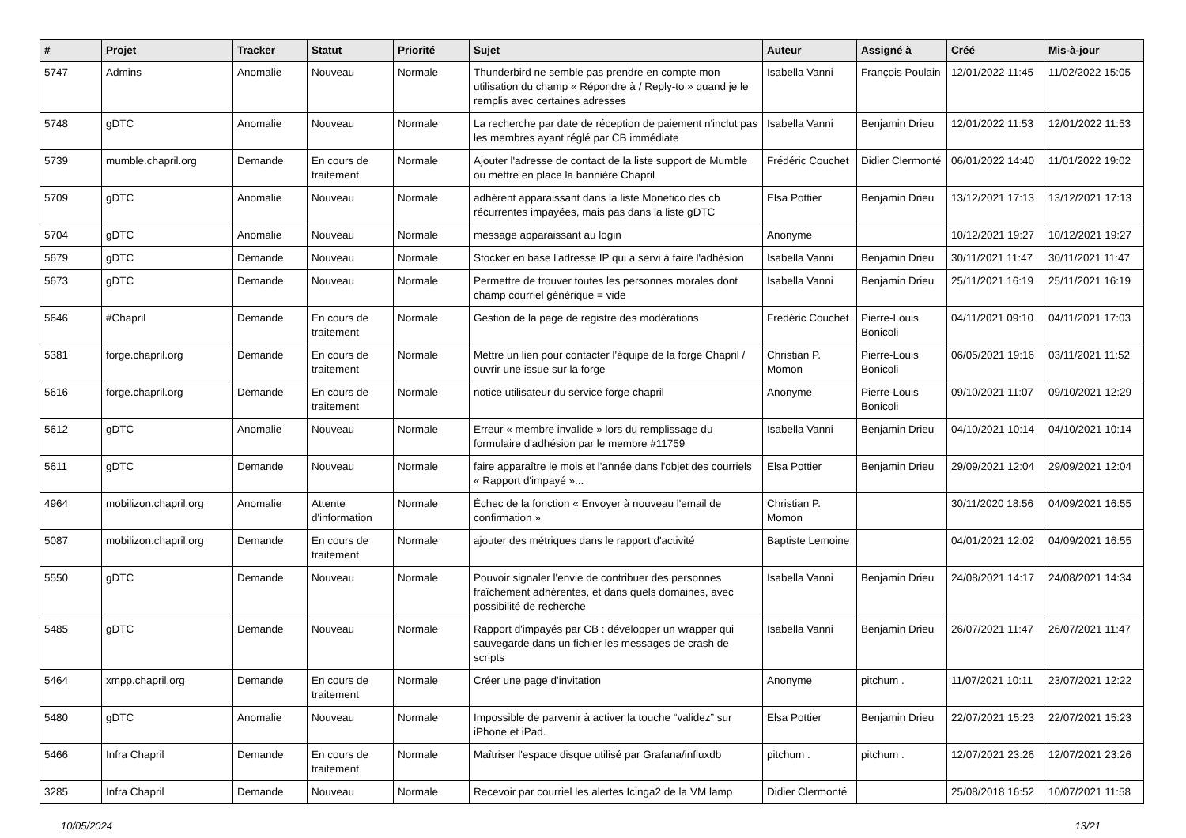| # | Projet | Tracker | Statut | Priorité | Sujet | Auteur | Assigné à | Créé | Mis-à-jour |
| --- | --- | --- | --- | --- | --- | --- | --- | --- | --- |
| 5747 | Admins | Anomalie | Nouveau | Normale | Thunderbird ne semble pas prendre en compte mon utilisation du champ « Répondre à / Reply-to » quand je le remplis avec certaines adresses | Isabella Vanni | François Poulain | 12/01/2022 11:45 | 11/02/2022 15:05 |
| 5748 | gDTC | Anomalie | Nouveau | Normale | La recherche par date de réception de paiement n'inclut pas les membres ayant réglé par CB immédiate | Isabella Vanni | Benjamin Drieu | 12/01/2022 11:53 | 12/01/2022 11:53 |
| 5739 | mumble.chapril.org | Demande | En cours de traitement | Normale | Ajouter l'adresse de contact de la liste support de Mumble ou mettre en place la bannière Chapril | Frédéric Couchet | Didier Clermonté | 06/01/2022 14:40 | 11/01/2022 19:02 |
| 5709 | gDTC | Anomalie | Nouveau | Normale | adhérent apparaissant dans la liste Monetico des cb récurrentes impayées, mais pas dans la liste gDTC | Elsa Pottier | Benjamin Drieu | 13/12/2021 17:13 | 13/12/2021 17:13 |
| 5704 | gDTC | Anomalie | Nouveau | Normale | message apparaissant au login | Anonyme | | 10/12/2021 19:27 | 10/12/2021 19:27 |
| 5679 | gDTC | Demande | Nouveau | Normale | Stocker en base l'adresse IP qui a servi à faire l'adhésion | Isabella Vanni | Benjamin Drieu | 30/11/2021 11:47 | 30/11/2021 11:47 |
| 5673 | gDTC | Demande | Nouveau | Normale | Permettre de trouver toutes les personnes morales dont champ courriel générique = vide | Isabella Vanni | Benjamin Drieu | 25/11/2021 16:19 | 25/11/2021 16:19 |
| 5646 | #Chapril | Demande | En cours de traitement | Normale | Gestion de la page de registre des modérations | Frédéric Couchet | Pierre-Louis Bonicoli | 04/11/2021 09:10 | 04/11/2021 17:03 |
| 5381 | forge.chapril.org | Demande | En cours de traitement | Normale | Mettre un lien pour contacter l'équipe de la forge Chapril / ouvrir une issue sur la forge | Christian P. Momon | Pierre-Louis Bonicoli | 06/05/2021 19:16 | 03/11/2021 11:52 |
| 5616 | forge.chapril.org | Demande | En cours de traitement | Normale | notice utilisateur du service forge chapril | Anonyme | Pierre-Louis Bonicoli | 09/10/2021 11:07 | 09/10/2021 12:29 |
| 5612 | gDTC | Anomalie | Nouveau | Normale | Erreur « membre invalide » lors du remplissage du formulaire d'adhésion par le membre #11759 | Isabella Vanni | Benjamin Drieu | 04/10/2021 10:14 | 04/10/2021 10:14 |
| 5611 | gDTC | Demande | Nouveau | Normale | faire apparaître le mois et l'année dans l'objet des courriels « Rapport d'impayé »... | Elsa Pottier | Benjamin Drieu | 29/09/2021 12:04 | 29/09/2021 12:04 |
| 4964 | mobilizon.chapril.org | Anomalie | Attente d'information | Normale | Échec de la fonction « Envoyer à nouveau l'email de confirmation » | Christian P. Momon | | 30/11/2020 18:56 | 04/09/2021 16:55 |
| 5087 | mobilizon.chapril.org | Demande | En cours de traitement | Normale | ajouter des métriques dans le rapport d'activité | Baptiste Lemoine | | 04/01/2021 12:02 | 04/09/2021 16:55 |
| 5550 | gDTC | Demande | Nouveau | Normale | Pouvoir signaler l'envie de contribuer des personnes fraîchement adhérentes, et dans quels domaines, avec possibilité de recherche | Isabella Vanni | Benjamin Drieu | 24/08/2021 14:17 | 24/08/2021 14:34 |
| 5485 | gDTC | Demande | Nouveau | Normale | Rapport d'impayés par CB : développer un wrapper qui sauvegarde dans un fichier les messages de crash de scripts | Isabella Vanni | Benjamin Drieu | 26/07/2021 11:47 | 26/07/2021 11:47 |
| 5464 | xmpp.chapril.org | Demande | En cours de traitement | Normale | Créer une page d'invitation | Anonyme | pitchum . | 11/07/2021 10:11 | 23/07/2021 12:22 |
| 5480 | gDTC | Anomalie | Nouveau | Normale | Impossible de parvenir à activer la touche “validez” sur iPhone et iPad. | Elsa Pottier | Benjamin Drieu | 22/07/2021 15:23 | 22/07/2021 15:23 |
| 5466 | Infra Chapril | Demande | En cours de traitement | Normale | Maîtriser l'espace disque utilisé par Grafana/influxdb | pitchum . | pitchum . | 12/07/2021 23:26 | 12/07/2021 23:26 |
| 3285 | Infra Chapril | Demande | Nouveau | Normale | Recevoir par courriel les alertes Icinga2 de la VM lamp | Didier Clermonté | | 25/08/2018 16:52 | 10/07/2021 11:58 |
10/05/2024 13/21